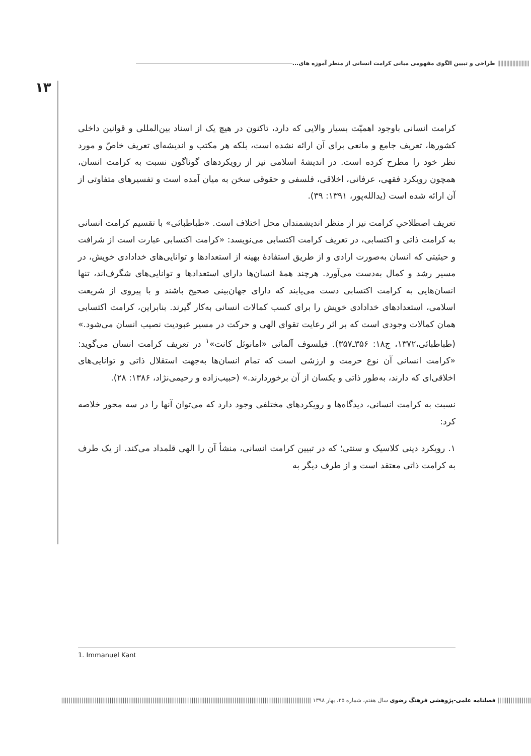||||||||||||||||||||| طراحی و تبیین الگوی مفهومی مبانی کرامت انسانی از منظر آموزه های...
۱۳
کرامت انسانی باوجود اهمیّت بسیار والایی که دارد، تاکنون در هیچ یک از اسناد بین‌المللی و قوانین داخلی کشورها، تعریف جامع و مانعی برای آن ارائه نشده است، بلکه هر مکتب و اندیشه‌ای تعریف خاصّ و مورد نظر خود را مطرح کرده است. در اندیشۀ اسلامی نیز از رویکردهای گوناگون نسبت به کرامت انسان، همچون رویکرد فقهی، عرفانی، اخلاقی، فلسفی و حقوقی سخن به میان آمده است و تفسیرهای متفاوتی از آن ارائه شده است (یدالله‌پور، ۱۳۹۱: ۳۹).
تعریف اصطلاحیِ کرامت نیز از منظر اندیشمندان محل اختلاف است. «طباطبائی» با تقسیم کرامت انسانی به کرامت ذاتی و اکتسابی، در تعریف کرامت اکتسابی می‌نویسد: «کرامت اکتسابی عبارت است از شرافت و حیثیتی که انسان به‌صورت ارادی و از طریق استفادۀ بهینه از استعدادها و توانایی‌های خدادادی خویش، در مسیر رشد و کمال به‌دست می‌آورد. هرچند همۀ انسان‌ها دارای استعدادها و توانایی‌های شگرف‌اند، تنها انسان‌هایی به کرامت اکتسابی دست می‌یابند که دارای جهان‌بینی صحیح باشند و با پیروی از شریعت اسلامی، استعدادهای خدادادی خویش را برای کسب کمالات انسانی به‌کار گیرند. بنابراین، کرامت اکتسابی همان کمالات وجودی است که بر اثر رعایت تقوای الهی و حرکت در مسیر عبودیت نصیب انسان می‌شود.» (طباطبائی،۱۳۷۲، ج۱۸: ۳۵۶ـ۳۵۷). فیلسوف آلمانی «امانوئل کانت»<sup>۱</sup> در تعریف کرامت انسان می‌گوید: «کرامت انسانی آن نوع حرمت و ارزشی است که تمام انسان‌ها به‌جهت استقلال ذاتی و توانایی‌های اخلاقی‌ای که دارند، به‌طور ذاتی و یکسان از آن برخوردارند.» (حبیب‌زاده و رحیمی‌نژاد، ۱۳۸۶: ۲۸).
نسبت به کرامت انسانی، دیدگاه‌ها و رویکردهای مختلفی وجود دارد که می‌توان آنها را در سه محور خلاصه کرد:
۱. رویکرد دینی کلاسیک و سنتی؛ که در تبیین کرامت انسانی، منشأ آن را الهی قلمداد می‌کند. از یک طرف به کرامت ذاتی معتقد است و از طرف دیگر به
1. Immanuel Kant
|||||||||||||||||| فصلنامه علمی-پژوهشی فرهنگ رضوی سال هفتم، شماره ۲۵، بهار ۱۳۹۸ ||||||||||||||||||||||||||||||||||||||||||||||||||||||||||||||||||||||||||||||||||||||||||||||||||||||||||||||||||||||||||||||||||||||